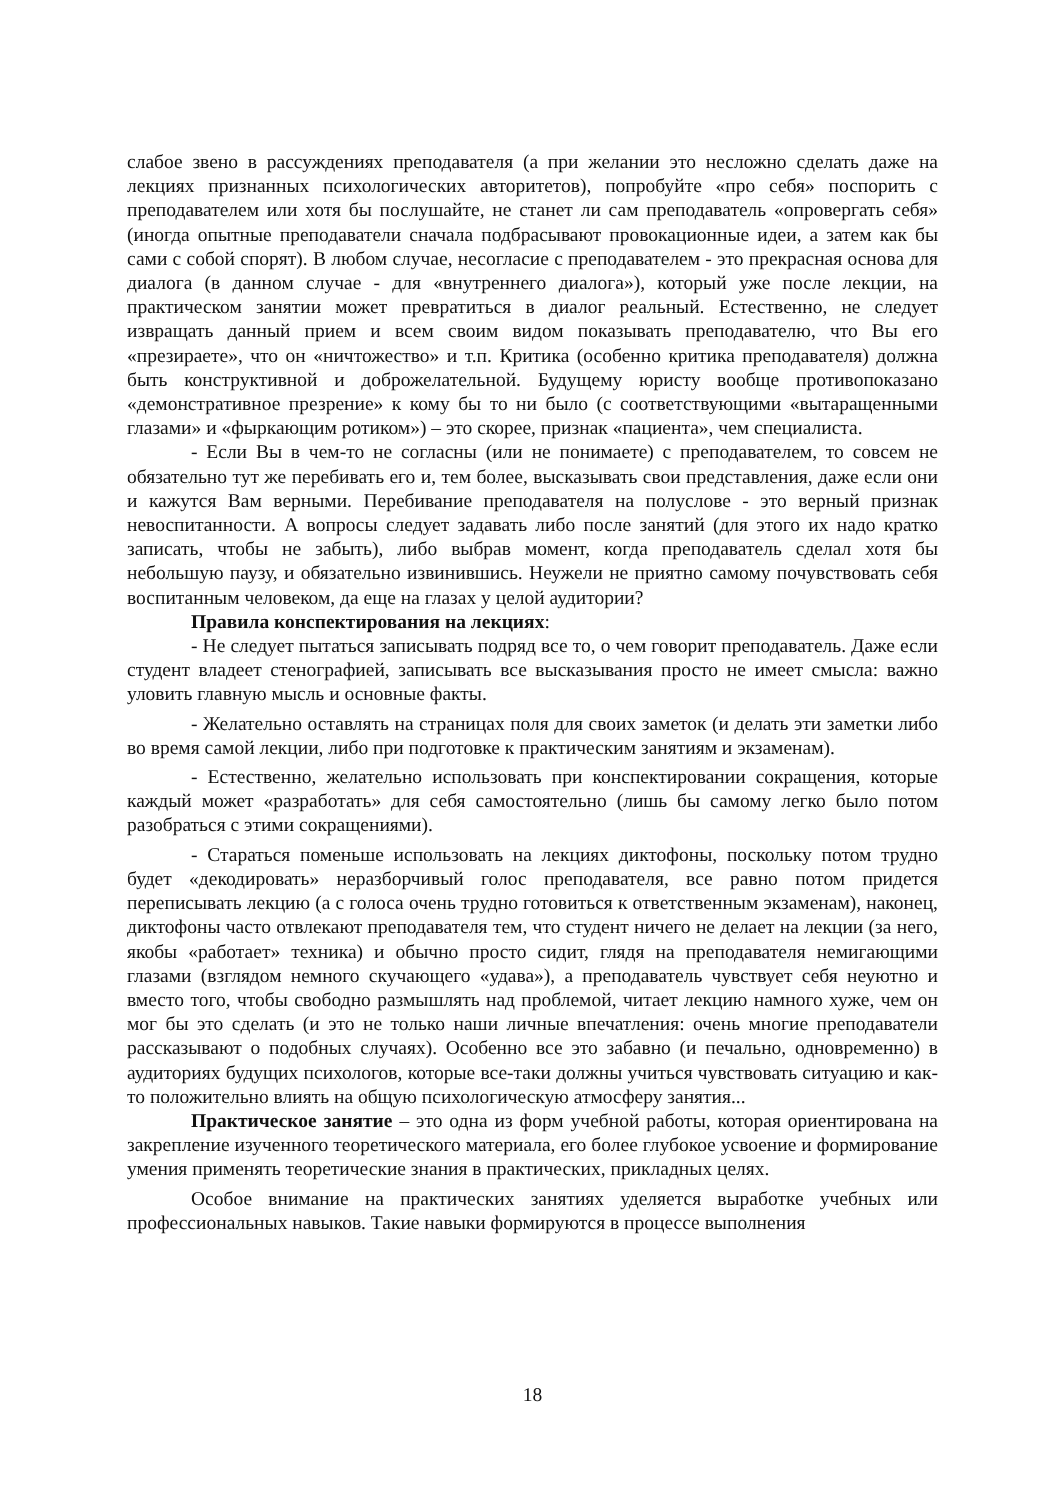слабое звено в рассуждениях преподавателя (а при желании это несложно сделать даже на лекциях признанных психологических авторитетов), попробуйте «про себя» поспорить с преподавателем или хотя бы послушайте, не станет ли сам преподаватель «опровергать себя» (иногда опытные преподаватели сначала подбрасывают провокационные идеи, а затем как бы сами с собой спорят). В любом случае, несогласие с преподавателем - это прекрасная основа для диалога (в данном случае - для «внутреннего диалога»), который уже после лекции, на практическом занятии может превратиться в диалог реальный. Естественно, не следует извращать данный прием и всем своим видом показывать преподавателю, что Вы его «презираете», что он «ничтожество» и т.п. Критика (особенно критика преподавателя) должна быть конструктивной и доброжелательной. Будущему юристу вообще противопоказано «демонстративное презрение» к кому бы то ни было (с соответствующими «вытаращенными глазами» и «фыркающим ротиком») – это скорее, признак «пациента», чем специалиста.
- Если Вы в чем-то не согласны (или не понимаете) с преподавателем, то совсем не обязательно тут же перебивать его и, тем более, высказывать свои представления, даже если они и кажутся Вам верными. Перебивание преподавателя на полуслове - это верный признак невоспитанности. А вопросы следует задавать либо после занятий (для этого их надо кратко записать, чтобы не забыть), либо выбрав момент, когда преподаватель сделал хотя бы небольшую паузу, и обязательно извинившись. Неужели не приятно самому почувствовать себя воспитанным человеком, да еще на глазах у целой аудитории?
Правила конспектирования на лекциях:
- Не следует пытаться записывать подряд все то, о чем говорит преподаватель. Даже если студент владеет стенографией, записывать все высказывания просто не имеет смысла: важно уловить главную мысль и основные факты.
- Желательно оставлять на страницах поля для своих заметок (и делать эти заметки либо во время самой лекции, либо при подготовке к практическим занятиям и экзаменам).
- Естественно, желательно использовать при конспектировании сокращения, которые каждый может «разработать» для себя самостоятельно (лишь бы самому легко было потом разобраться с этими сокращениями).
- Стараться поменьше использовать на лекциях диктофоны, поскольку потом трудно будет «декодировать» неразборчивый голос преподавателя, все равно потом придется переписывать лекцию (а с голоса очень трудно готовиться к ответственным экзаменам), наконец, диктофоны часто отвлекают преподавателя тем, что студент ничего не делает на лекции (за него, якобы «работает» техника) и обычно просто сидит, глядя на преподавателя немигающими глазами (взглядом немного скучающего «удава»), а преподаватель чувствует себя неуютно и вместо того, чтобы свободно размышлять над проблемой, читает лекцию намного хуже, чем он мог бы это сделать (и это не только наши личные впечатления: очень многие преподаватели рассказывают о подобных случаях). Особенно все это забавно (и печально, одновременно) в аудиториях будущих психологов, которые все-таки должны учиться чувствовать ситуацию и как-то положительно влиять на общую психологическую атмосферу занятия...
Практическое занятие – это одна из форм учебной работы, которая ориентирована на закрепление изученного теоретического материала, его более глубокое усвоение и формирование умения применять теоретические знания в практических, прикладных целях.
Особое внимание на практических занятиях уделяется выработке учебных или профессиональных навыков. Такие навыки формируются в процессе выполнения
18